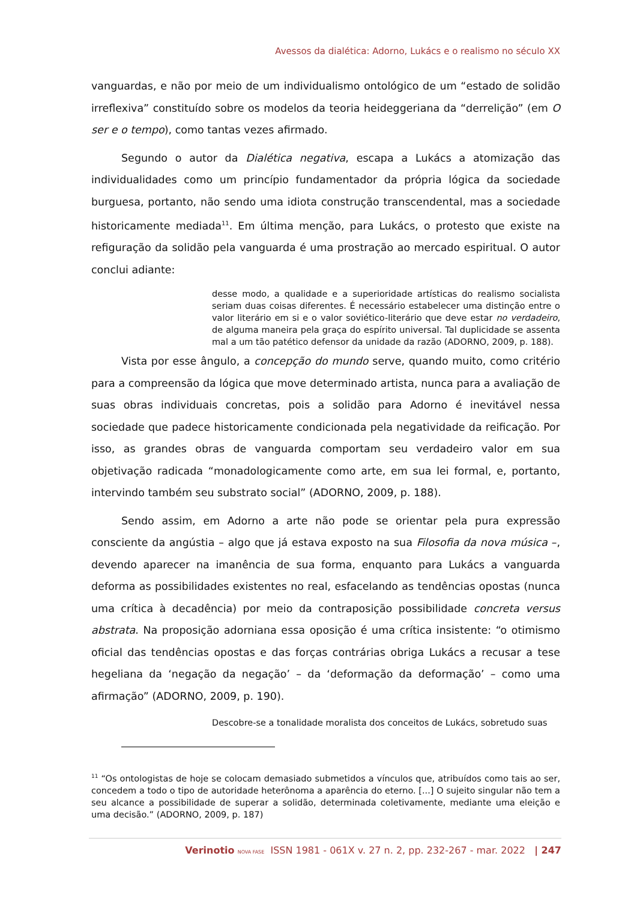Avessos da dialética: Adorno, Lukács e o realismo no século XX
vanguardas, e não por meio de um individualismo ontológico de um “estado de solidão irreflexiva” constituído sobre os modelos da teoria heideggeriana da “derrelição” (em O ser e o tempo), como tantas vezes afirmado.
Segundo o autor da Dialética negativa, escapa a Lukács a atomização das individualidades como um princípio fundamentador da própria lógica da sociedade burguesa, portanto, não sendo uma idiota construção transcendental, mas a sociedade historicamente mediada<sup>11</sup>. Em última menção, para Lukács, o protesto que existe na refiguração da solidão pela vanguarda é uma prostração ao mercado espiritual. O autor conclui adiante:
desse modo, a qualidade e a superioridade artísticas do realismo socialista seriam duas coisas diferentes. É necessário estabelecer uma distinção entre o valor literário em si e o valor soviético-literário que deve estar no verdadeiro, de alguma maneira pela graça do espírito universal. Tal duplicidade se assenta mal a um tão patético defensor da unidade da razão (ADORNO, 2009, p. 188).
Vista por esse ângulo, a concepção do mundo serve, quando muito, como critério para a compreensão da lógica que move determinado artista, nunca para a avaliação de suas obras individuais concretas, pois a solidão para Adorno é inevitável nessa sociedade que padece historicamente condicionada pela negatividade da reificação. Por isso, as grandes obras de vanguarda comportam seu verdadeiro valor em sua objetivação radicada “monadologicamente como arte, em sua lei formal, e, portanto, intervindo também seu substrato social” (ADORNO, 2009, p. 188).
Sendo assim, em Adorno a arte não pode se orientar pela pura expressão consciente da angústia – algo que já estava exposto na sua Filosofia da nova música –, devendo aparecer na imanência de sua forma, enquanto para Lukács a vanguarda deforma as possibilidades existentes no real, esfacelando as tendências opostas (nunca uma crítica à decadência) por meio da contraposição possibilidade concreta versus abstrata. Na proposição adorniana essa oposição é uma crítica insistente: “o otimismo oficial das tendências opostas e das forças contrárias obriga Lukács a recusar a tese hegeliana da ‘negação da negação’ – da ‘deformação da deformação’ – como uma afirmação” (ADORNO, 2009, p. 190).
Descobre-se a tonalidade moralista dos conceitos de Lukács, sobretudo suas
<sup>11</sup> “Os ontologistas de hoje se colocam demasiado submetidos a vínculos que, atribuídos como tais ao ser, concedem a todo o tipo de autoridade heterônoma a aparência do eterno. [...] O sujeito singular não tem a seu alcance a possibilidade de superar a solidão, determinada coletivamente, mediante uma eleição e uma decisão.” (ADORNO, 2009, p. 187)
Verinotio NOVA FASE ISSN 1981 - 061X v. 27 n. 2, pp. 232-267 - mar. 2022 | 247